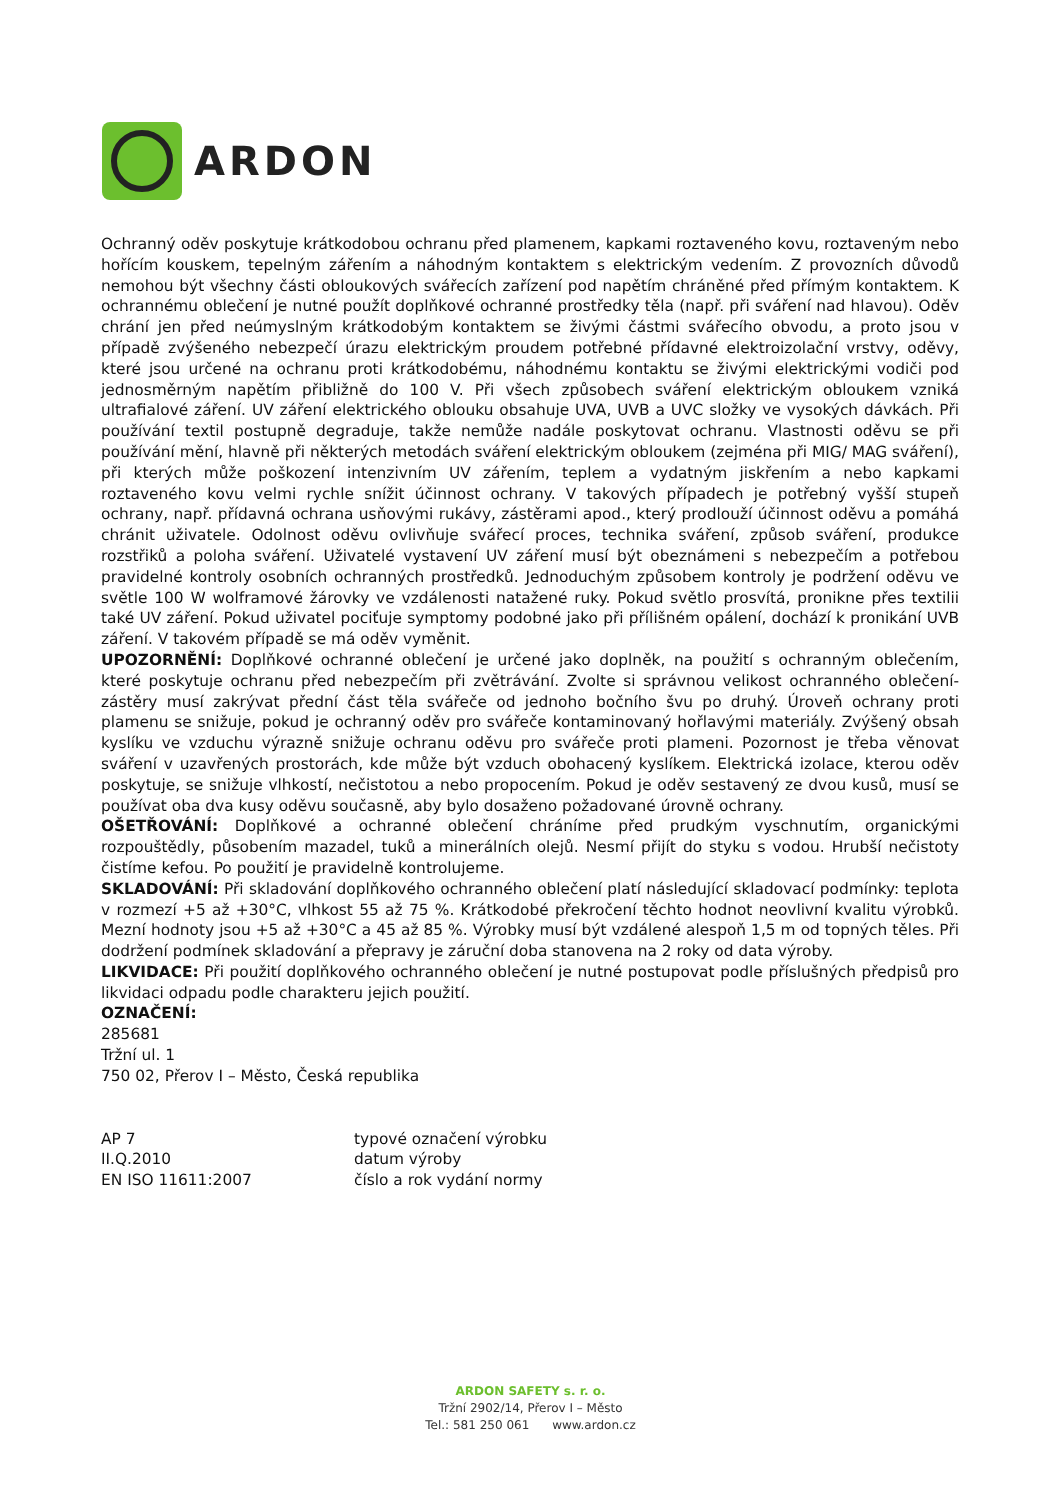ARDON
Ochranný oděv poskytuje krátkodobou ochranu před plamenem, kapkami roztaveného kovu, roztaveným nebo hořícím kouskem, tepelným zářením a náhodným kontaktem s elektrickým vedením. Z provozních důvodů nemohou být všechny části obloukových svářecích zařízení pod napětím chráněné před přímým kontaktem. K ochrannému oblečení je nutné použít doplňkové ochranné prostředky těla (např. při sváření nad hlavou). Oděv chrání jen před neúmyslným krátkodobým kontaktem se živými částmi svářecího obvodu, a proto jsou v případě zvýšeného nebezpečí úrazu elektrickým proudem potřebné přídavné elektroizolační vrstvy, oděvy, které jsou určené na ochranu proti krátkodobému, náhodnému kontaktu se živými elektrickými vodiči pod jednosměrným napětím přibližně do 100 V. Při všech způsobech sváření elektrickým obloukem vzniká ultrafialové záření. UV záření elektrického oblouku obsahuje UVA, UVB a UVC složky ve vysokých dávkách. Při používání textil postupně degraduje, takže nemůže nadále poskytovat ochranu. Vlastnosti oděvu se při používání mění, hlavně při některých metodách sváření elektrickým obloukem (zejména při MIG/ MAG sváření), při kterých může poškození intenzivním UV zářením, teplem a vydatným jiskřením a nebo kapkami roztaveného kovu velmi rychle snížit účinnost ochrany. V takových případech je potřebný vyšší stupeň ochrany, např. přídavná ochrana usňovými rukávy, zástěrami apod., který prodlouží účinnost oděvu a pomáhá chránit uživatele. Odolnost oděvu ovlivňuje svářecí proces, technika sváření, způsob sváření, produkce rozstřiků a poloha sváření. Uživatelé vystavení UV záření musí být obeznámeni s nebezpečím a potřebou pravidelné kontroly osobních ochranných prostředků. Jednoduchým způsobem kontroly je podržení oděvu ve světle 100 W wolframové žárovky ve vzdálenosti natažené ruky. Pokud světlo prosvítá, pronikne přes textilii také UV záření. Pokud uživatel pociťuje symptomy podobné jako při přílišném opálení, dochází k pronikání UVB záření. V takovém případě se má oděv vyměnit.
UPOZORNĚNÍ: Doplňkové ochranné oblečení je určené jako doplněk, na použití s ochranným oblečením, které poskytuje ochranu před nebezpečím při zvětrávání. Zvolte si správnou velikost ochranného oblečení-zástěry musí zakrývat přední část těla svářeče od jednoho bočního švu po druhý. Úroveň ochrany proti plamenu se snižuje, pokud je ochranný oděv pro svářeče kontaminovaný hořlavými materiály. Zvýšený obsah kyslíku ve vzduchu výrazně snižuje ochranu oděvu pro svářeče proti plameni. Pozornost je třeba věnovat sváření v uzavřených prostorách, kde může být vzduch obohacený kyslíkem. Elektrická izolace, kterou oděv poskytuje, se snižuje vlhkostí, nečistotou a nebo propocením. Pokud je oděv sestavený ze dvou kusů, musí se používat oba dva kusy oděvu současně, aby bylo dosaženo požadované úrovně ochrany.
OŠETŘOVÁNÍ: Doplňkové a ochranné oblečení chráníme před prudkým vyschnutím, organickými rozpouštědly, působením mazadel, tuků a minerálních olejů. Nesmí přijít do styku s vodou. Hrubší nečistoty čistíme kefou. Po použití je pravidelně kontrolujeme.
SKLADOVÁNÍ: Při skladování doplňkového ochranného oblečení platí následující skladovací podmínky: teplota v rozmezí +5 až +30°C, vlhkost 55 až 75 %. Krátkodobé překročení těchto hodnot neovlivní kvalitu výrobků. Mezní hodnoty jsou +5 až +30°C a 45 až 85 %. Výrobky musí být vzdálené alespoň 1,5 m od topných těles. Při dodržení podmínek skladování a přepravy je záruční doba stanovena na 2 roky od data výroby.
LIKVIDACE: Při použití doplňkového ochranného oblečení je nutné postupovat podle příslušných předpisů pro likvidaci odpadu podle charakteru jejich použití.
OZNAČENÍ:
285681
Tržní ul. 1
750 02, Přerov I – Město, Česká republika
AP 7 typové označení výrobku
II.Q.2010 datum výroby
EN ISO 11611:2007 číslo a rok vydání normy
ARDON SAFETY s. r. o.
Tržní 2902/14, Přerov I – Město
Tel.: 581 250 061 www.ardon.cz